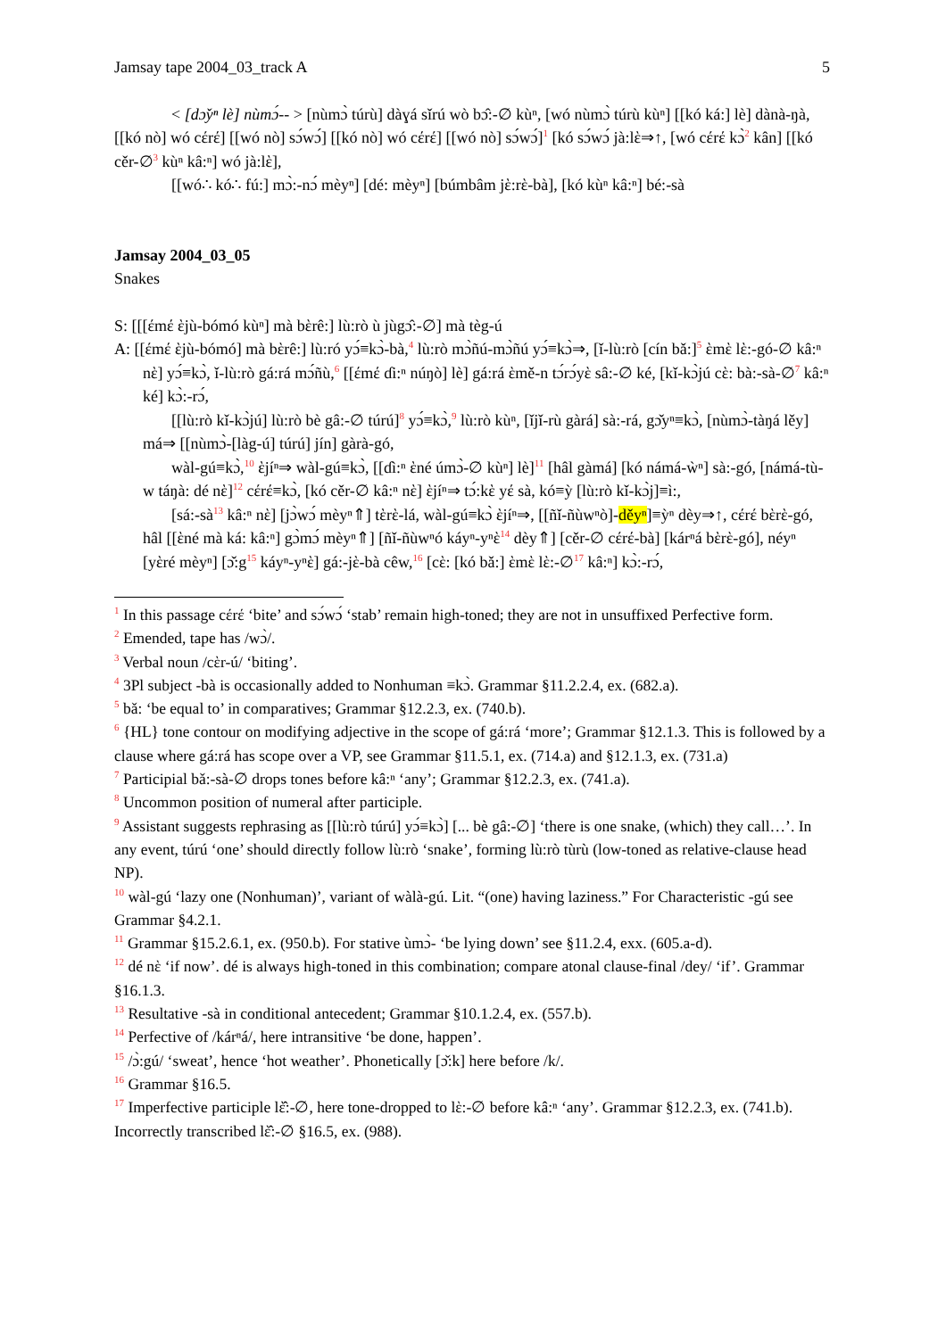Jamsay tape 2004_03_track A 5
< [dɔ̌yⁿ lè] nùmɔ́-- > [nùmɔ̀ túrù] dàɣá sǐrú wò bɔ̂:-∅ kùⁿ, [wó nùmɔ̀ túrù kùⁿ] [[kó ká:] lè] dànà-ŋà, [[kó nò] wó cέrέ] [[wó nò] sɔ́wɔ́] [[kó nò] wó cέrέ] [[wó nò] sɔ́wɔ́]<sup>1</sup> [kó sɔ́wɔ́ jà:lὲ⇒↑, [wó cέrέ kɔ̀<sup>2</sup> kân] [[kó cěr-∅<sup>3</sup> kùⁿ kâ:ⁿ] wó jà:lὲ],
[[wó∴ kó∴ fú:] mɔ̀:-nɔ́ mèyⁿ] [dé: mèyⁿ] [búmbâm jὲ:rὲ-bà], [kó kùⁿ kâ:ⁿ] bé:-sà
Jamsay 2004_03_05
Snakes
S: [[[έmέ ὲjù-bómó kùⁿ] mà bὲrê:] lù:rò ù jùgɔ̂:-∅] mà tèg-ú
A: [[έmέ ὲjù-bómó] mà bὲrê:] lù:ró yɔ́≡kɔ̀-bà,<sup>4</sup> lù:rò mɔ̀ñú-mɔ̀ñú yɔ́≡kɔ̀⇒, [ǐ-lù:rò [cín bǎ:]<sup>5</sup> ὲmὲ lὲ:-gó-∅ kâ:ⁿ nὲ] yɔ́≡kɔ̀, ǐ-lù:rò gá:rá mɔ́ñù,<sup>6</sup> [[έmέ ɗi:ⁿ núŋò] lè] gá:rá ὲmě-n tɔ́rɔ́yὲ sâ:-∅ ké, [kǐ-kɔ̀jú cὲ: bà:-sà-∅<sup>7</sup> kâ:ⁿ ké] kɔ̀:-rɔ́,
[[lù:rò kǐ-kɔ̀jú] lù:rò bè gâ:-∅ túrú]<sup>8</sup> yɔ́≡kɔ̀,<sup>9</sup> lù:rò kùⁿ, [ǐjǐ-rù gàrá] sà:-rá, gɔ̌yⁿ≡kɔ̀, [nùmɔ̀-tàŋá lěy] má⇒ [[nùmɔ̀-[làg-ú] túrú] jín] gàrà-gó,
wàl-gú≡kɔ̀,<sup>10</sup> ὲjíⁿ⇒ wàl-gú≡kɔ̀, [[ɗì:ⁿ ὲné úmɔ̀-∅ kùⁿ] lè]<sup>11</sup> [hâl gàmá] [kó námá-ẁⁿ] sà:-gó, [námá-tù-w táŋà: dé nὲ]<sup>12</sup> cέrέ≡kɔ̀, [kó cěr-∅ kâ:ⁿ nὲ] ὲjíⁿ⇒ tɔ́:kὲ yέ sà, kó≡ỳ [lù:rò kǐ-kɔ̀j]≡ì:,
[sá:-sà<sup>13</sup> kâ:ⁿ nὲ] [jɔ̀wɔ́ mèyⁿ⇑] tὲrὲ-lá, wàl-gú≡kɔ̀ ὲjíⁿ⇒, [[ñǐ-ñùwⁿò]-děyⁿ]≡ỳⁿ dèy⇒↑, cέrέ bὲrὲ-gó, hâl [[ὲné mà ká: kâ:ⁿ] gɔ̀mɔ́ mèyⁿ⇑] [ñǐ-ñùwⁿó káyⁿ-yⁿὲ<sup>14</sup> dèy⇑] [cěr-∅ cέrέ-bà] [kárⁿá bὲrὲ-gó], néyⁿ [yὲré mèyⁿ] [ɔ̌:g<sup>15</sup> káyⁿ-yⁿὲ] gá:-jὲ-bà cêw,<sup>16</sup> [cὲ: [kó bǎ:] ὲmὲ lὲ:-∅<sup>17</sup> kâ:ⁿ] kɔ̀:-rɔ́,
<sup>1</sup> In this passage cέrέ ‘bite’ and sɔ́wɔ́ ‘stab’ remain high-toned; they are not in unsuffixed Perfective form.
<sup>2</sup> Emended, tape has /wɔ̀/.
<sup>3</sup> Verbal noun /cὲr-ú/ ‘biting’.
<sup>4</sup> 3Pl subject -bà is occasionally added to Nonhuman ≡kɔ̀. Grammar §11.2.2.4, ex. (682.a).
<sup>5</sup> bǎ: ‘be equal to’ in comparatives; Grammar §12.2.3, ex. (740.b).
<sup>6</sup> {HL} tone contour on modifying adjective in the scope of gá:rá ‘more’; Grammar §12.1.3. This is followed by a clause where gá:rá has scope over a VP, see Grammar §11.5.1, ex. (714.a) and §12.1.3, ex. (731.a)
<sup>7</sup> Participial bǎ:-sà-∅ drops tones before kâ:ⁿ ‘any’; Grammar §12.2.3, ex. (741.a).
<sup>8</sup> Uncommon position of numeral after participle.
<sup>9</sup> Assistant suggests rephrasing as [[lù:rò túrú] yɔ́≡kɔ̀] [... bè gâ:-∅] ‘there is one snake, (which) they call…’. In any event, túrú ‘one’ should directly follow lù:rò ‘snake’, forming lù:rò tùrù (low-toned as relative-clause head NP).
<sup>10</sup> wàl-gú ‘lazy one (Nonhuman)’, variant of wàlà-gú. Lit. “(one) having laziness.” For Characteristic -gú see Grammar §4.2.1.
<sup>11</sup> Grammar §15.2.6.1, ex. (950.b). For stative ùmɔ̀- ‘be lying down’ see §11.2.4, exx. (605.a-d).
<sup>12</sup> dé nὲ ‘if now’. dé is always high-toned in this combination; compare atonal clause-final /dey/ ‘if’. Grammar §16.1.3.
<sup>13</sup> Resultative -sà in conditional antecedent; Grammar §10.1.2.4, ex. (557.b).
<sup>14</sup> Perfective of /kárⁿá/, here intransitive ‘be done, happen’.
<sup>15</sup> /ɔ̀:gú/ ‘sweat’, hence ‘hot weather’. Phonetically [ɔ̌:k] here before /k/.
<sup>16</sup> Grammar §16.5.
<sup>17</sup> Imperfective participle lὲ̂:-∅, here tone-dropped to lὲ:-∅ before kâ:ⁿ ‘any’. Grammar §12.2.3, ex. (741.b). Incorrectly transcribed lὲ̂:-∅ §16.5, ex. (988).